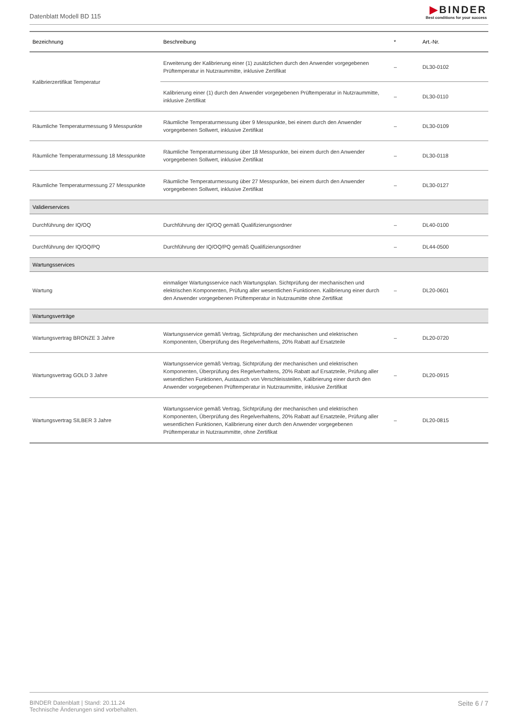Datenblatt Modell BD 115
▶BINDER
Best conditions for your success
| Bezeichnung | Beschreibung | * | Art.-Nr. |
| --- | --- | --- | --- |
| Kalibrierzertifikat Temperatur | Erweiterung der Kalibrierung einer (1) zusätzlichen durch den Anwender vorgegebenen Prüftemperatur in Nutzraummitte, inklusive Zertifikat | – | DL30-0102 |
| | Kalibrierung einer (1) durch den Anwender vorgegebenen Prüftemperatur in Nutzraummitte, inklusive Zertifikat | – | DL30-0110 |
| Räumliche Temperaturmessung 9 Messpunkte | Räumliche Temperaturmessung über 9 Messpunkte, bei einem durch den Anwender vorgegebenen Sollwert, inklusive Zertifikat | – | DL30-0109 |
| Räumliche Temperaturmessung 18 Messpunkte | Räumliche Temperaturmessung über 18 Messpunkte, bei einem durch den Anwender vorgegebenen Sollwert, inklusive Zertifikat | – | DL30-0118 |
| Räumliche Temperaturmessung 27 Messpunkte | Räumliche Temperaturmessung über 27 Messpunkte, bei einem durch den Anwender vorgegebenen Sollwert, inklusive Zertifikat | – | DL30-0127 |
| Validierservices | | | |
| Durchführung der IQ/OQ | Durchführung der IQ/OQ gemäß Qualifizierungsordner | – | DL40-0100 |
| Durchführung der IQ/OQ/PQ | Durchführung der IQ/OQ/PQ gemäß Qualifizierungsordner | – | DL44-0500 |
| Wartungsservices | | | |
| Wartung | einmaliger Wartungsservice nach Wartungsplan. Sichtprüfung der mechanischen und elektrischen Komponenten, Prüfung aller wesentlichen Funktionen. Kalibrierung einer durch den Anwender vorgegebenen Prüftemperatur in Nutzraumitte ohne Zertifikat | – | DL20-0601 |
| Wartungsverträge | | | |
| Wartungsvertrag BRONZE 3 Jahre | Wartungsservice gemäß Vertrag, Sichtprüfung der mechanischen und elektrischen Komponenten, Überprüfung des Regelverhaltens, 20% Rabatt auf Ersatzteile | – | DL20-0720 |
| Wartungsvertrag GOLD 3 Jahre | Wartungsservice gemäß Vertrag, Sichtprüfung der mechanischen und elektrischen Komponenten, Überprüfung des Regelverhaltens, 20% Rabatt auf Ersatzteile, Prüfung aller wesentlichen Funktionen, Austausch von Verschleissteilen, Kalibrierung einer durch den Anwender vorgegebenen Prüftemperatur in Nutzraummitte, inklusive Zertifikat | – | DL20-0915 |
| Wartungsvertrag SILBER 3 Jahre | Wartungsservice gemäß Vertrag, Sichtprüfung der mechanischen und elektrischen Komponenten, Überprüfung des Regelverhaltens, 20% Rabatt auf Ersatzteile, Prüfung aller wesentlichen Funktionen, Kalibrierung einer durch den Anwender vorgegebenen Prüftemperatur in Nutzraummitte, ohne Zertifikat | – | DL20-0815 |
BINDER Datenblatt | Stand: 20.11.24
Technische Änderungen sind vorbehalten.
Seite 6 / 7